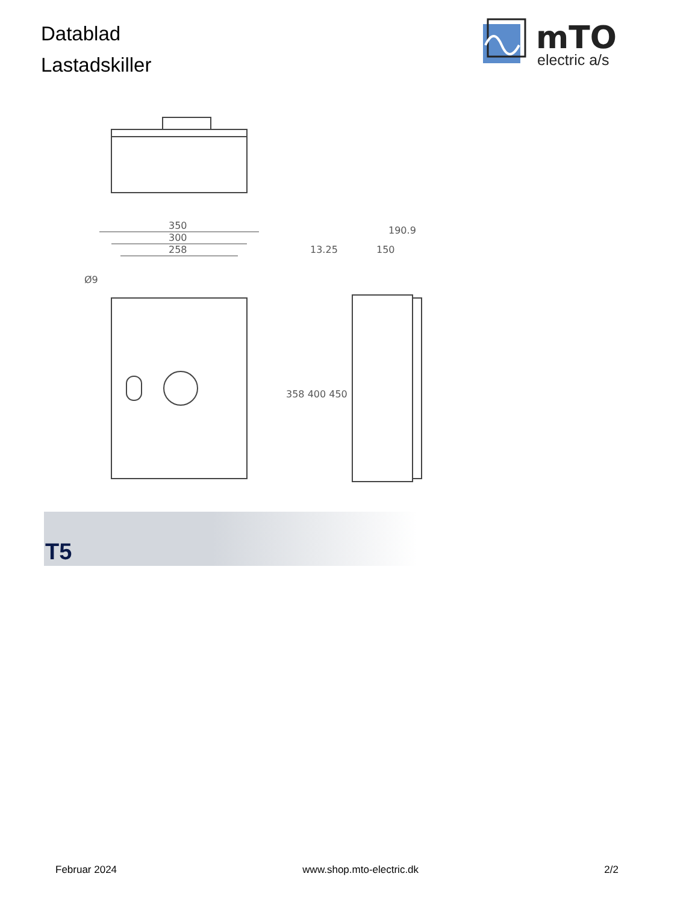Datablad
Lastadskiller
mTO
electric a/s
350
300
258
13.25
150
190.9
Ø9
358 400 450
T5
Februar 2024 www.shop.mto-electric.dk 2/2